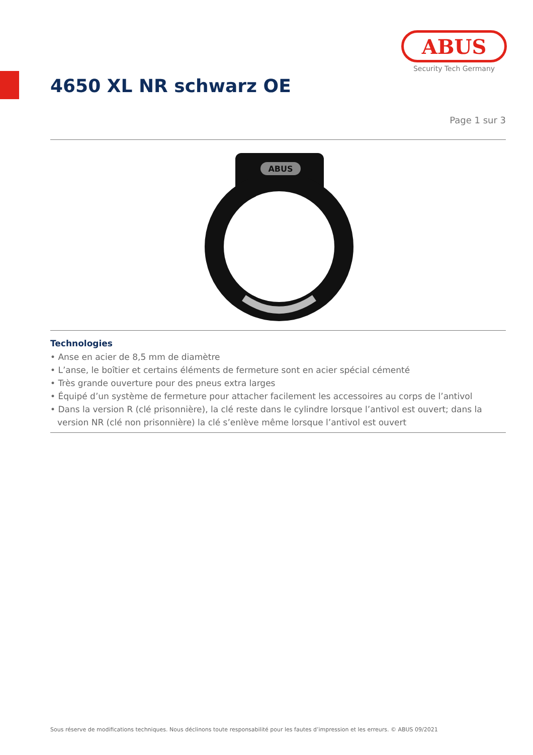ABUS
Security Tech Germany
4650 XL NR schwarz OE
Page 1 sur 3
ABUS
Technologies
• Anse en acier de 8,5 mm de diamètre
• L’anse, le boîtier et certains éléments de fermeture sont en acier spécial cémenté
• Très grande ouverture pour des pneus extra larges
• Équipé d’un système de fermeture pour attacher facilement les accessoires au corps de l’antivol
• Dans la version R (clé prisonnière), la clé reste dans le cylindre lorsque l’antivol est ouvert; dans la version NR (clé non prisonnière) la clé s’enlève même lorsque l’antivol est ouvert
Sous réserve de modifications techniques. Nous déclinons toute responsabilité pour les fautes d’impression et les erreurs. © ABUS 09/2021